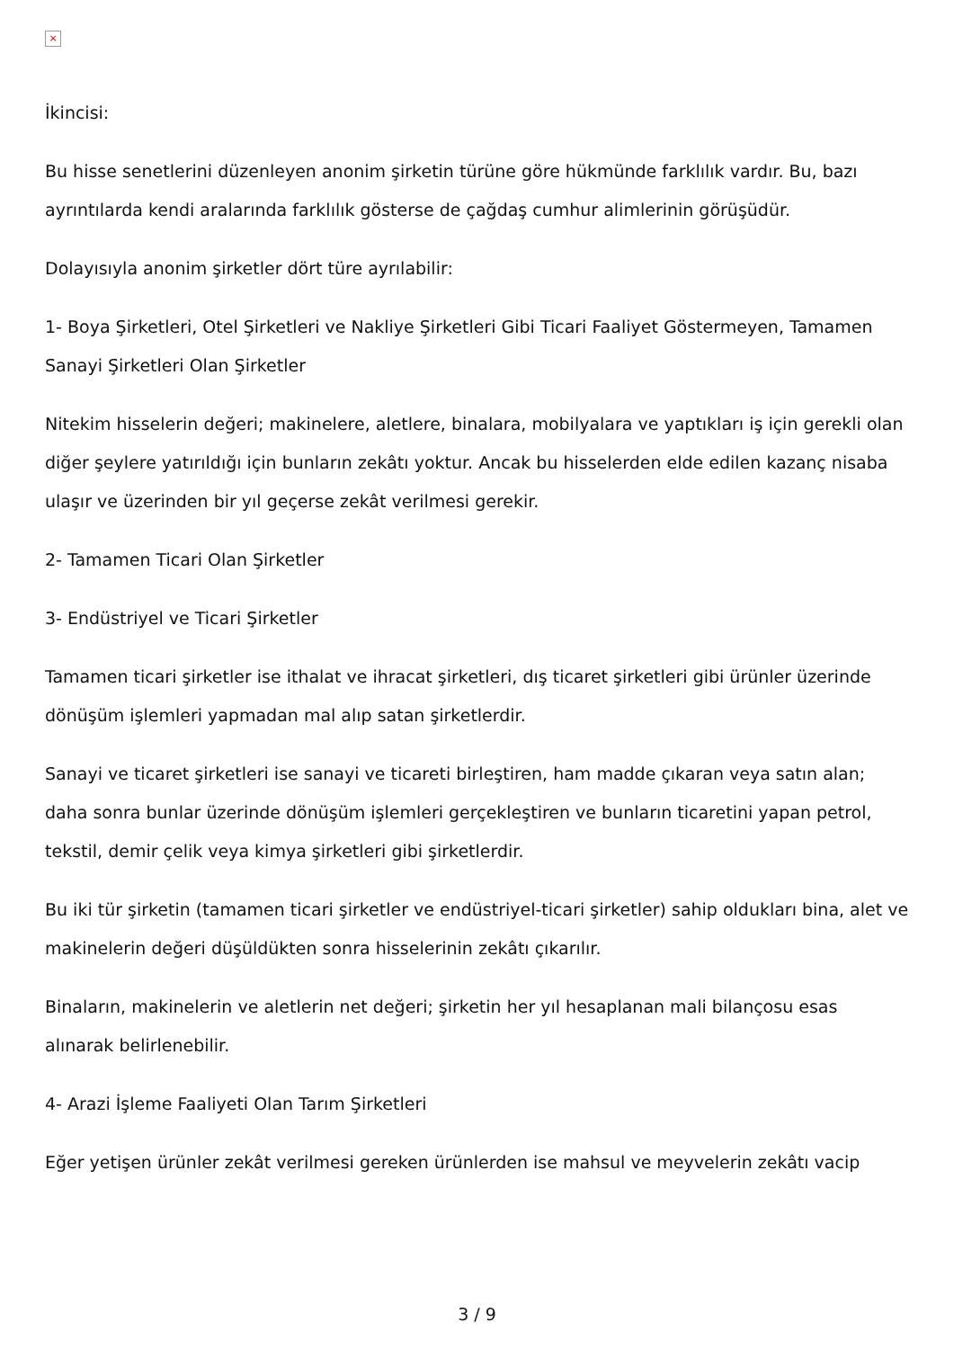×
İkincisi:
Bu hisse senetlerini düzenleyen anonim şirketin türüne göre hükmünde farklılık vardır. Bu, bazı ayrıntılarda kendi aralarında farklılık gösterse de çağdaş cumhur alimlerinin görüşüdür.
Dolayısıyla anonim şirketler dört türe ayrılabilir:
1- Boya Şirketleri, Otel Şirketleri ve Nakliye Şirketleri Gibi Ticari Faaliyet Göstermeyen, Tamamen Sanayi Şirketleri Olan Şirketler
Nitekim hisselerin değeri; makinelere, aletlere, binalara, mobilyalara ve yaptıkları iş için gerekli olan diğer şeylere yatırıldığı için bunların zekâtı yoktur. Ancak bu hisselerden elde edilen kazanç nisaba ulaşır ve üzerinden bir yıl geçerse zekât verilmesi gerekir.
2- Tamamen Ticari Olan Şirketler
3- Endüstriyel ve Ticari Şirketler
Tamamen ticari şirketler ise ithalat ve ihracat şirketleri, dış ticaret şirketleri gibi ürünler üzerinde dönüşüm işlemleri yapmadan mal alıp satan şirketlerdir.
Sanayi ve ticaret şirketleri ise sanayi ve ticareti birleştiren, ham madde çıkaran veya satın alan; daha sonra bunlar üzerinde dönüşüm işlemleri gerçekleştiren ve bunların ticaretini yapan petrol, tekstil, demir çelik veya kimya şirketleri gibi şirketlerdir.
Bu iki tür şirketin (tamamen ticari şirketler ve endüstriyel-ticari şirketler) sahip oldukları bina, alet ve makinelerin değeri düşüldükten sonra hisselerinin zekâtı çıkarılır.
Binaların, makinelerin ve aletlerin net değeri; şirketin her yıl hesaplanan mali bilançosu esas alınarak belirlenebilir.
4- Arazi İşleme Faaliyeti Olan Tarım Şirketleri
Eğer yetişen ürünler zekât verilmesi gereken ürünlerden ise mahsul ve meyvelerin zekâtı vacip
3 / 9